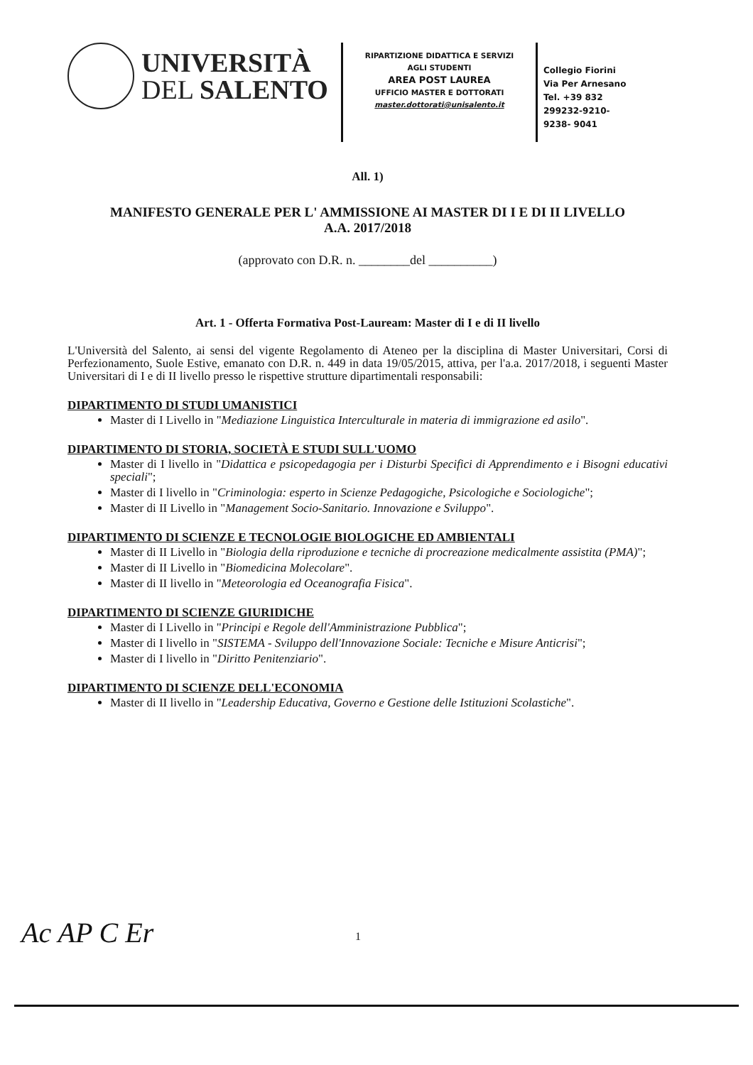UNIVERSITÀ
DEL SALENTO
RIPARTIZIONE DIDATTICA E SERVIZI
AGLI STUDENTI
AREA POST LAUREA
UFFICIO MASTER E DOTTORATI
master.dottorati@unisalento.it
Collegio Fiorini
Via Per Arnesano
Tel. +39 832
299232-9210-
9238- 9041
All. 1)
MANIFESTO GENERALE PER L' AMMISSIONE AI MASTER DI I E DI II LIVELLO
A.A. 2017/2018
(approvato con D.R. n. ________del __________)
Art. 1 - Offerta Formativa Post-Lauream: Master di I e di II livello
L'Università del Salento, ai sensi del vigente Regolamento di Ateneo per la disciplina di Master Universitari, Corsi di Perfezionamento, Suole Estive, emanato con D.R. n. 449 in data 19/05/2015, attiva, per l'a.a. 2017/2018, i seguenti Master Universitari di I e di II livello presso le rispettive strutture dipartimentali responsabili:
DIPARTIMENTO DI STUDI UMANISTICI
Master di I Livello in "Mediazione Linguistica Interculturale in materia di immigrazione ed asilo".
DIPARTIMENTO DI STORIA, SOCIETÀ E STUDI SULL'UOMO
Master di I livello in "Didattica e psicopedagogia per i Disturbi Specifici di Apprendimento e i Bisogni educativi speciali";
Master di I livello in "Criminologia: esperto in Scienze Pedagogiche, Psicologiche e Sociologiche";
Master di II Livello in "Management Socio-Sanitario. Innovazione e Sviluppo".
DIPARTIMENTO DI SCIENZE E TECNOLOGIE BIOLOGICHE ED AMBIENTALI
Master di II Livello in "Biologia della riproduzione e tecniche di procreazione medicalmente assistita (PMA)";
Master di II Livello in "Biomedicina Molecolare".
Master di II livello in "Meteorologia ed Oceanografia Fisica".
DIPARTIMENTO DI SCIENZE GIURIDICHE
Master di I Livello in "Principi e Regole dell'Amministrazione Pubblica";
Master di I livello in "SISTEMA - Sviluppo dell'Innovazione Sociale: Tecniche e Misure Anticrisi";
Master di I livello in "Diritto Penitenziario".
DIPARTIMENTO DI SCIENZE DELL'ECONOMIA
Master di II livello in "Leadership Educativa, Governo e Gestione delle Istituzioni Scolastiche".
Ac AP C Er 1